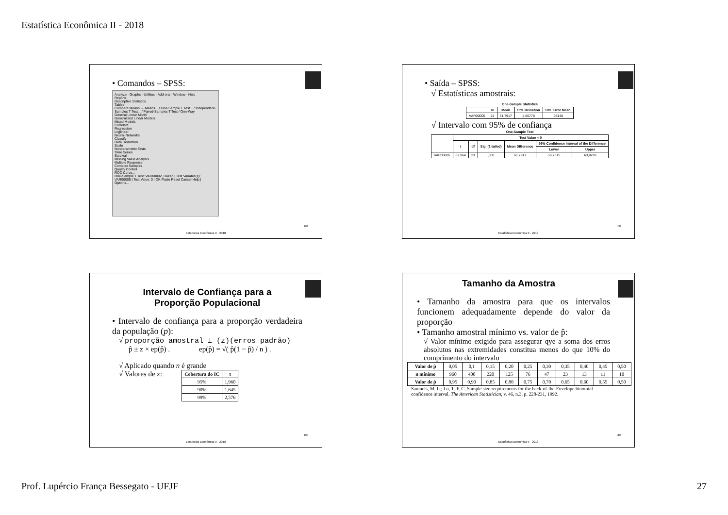Estatística Econômica II - 2018
• Comandos – SPSS:
Analyze · Graphs · Utilities · Add-ons · Window · Help
Reports
Descriptive Statistics
Tables
Compare Means → Means... / One-Sample T Test... / Independent-Samples T Test... / Paired-Samples T Test / One-Way
General Linear Model
Generalized Linear Models
Mixed Models
Correlate
Regression
Loglinear
Neural Networks
Classify
Data Reduction
Scale
Nonparametric Tests
Time Series
Survival
Missing Value Analysis...
Multiple Response
Complex Samples
Quality Control
ROC Curve...
One-Sample T Test: VAR00002, Razão | Test Variable(s): VAR00005 | Test Value: 0 | OK Paste Reset Cancel Help | Options...
107
Estatística Econômica II - 2018
• Saída – SPSS:
√ Estatísticas amostrais:
One-Sample Statistics
| | N | Mean | Std. Deviation | Std. Error Mean |
| --- | --- | --- | --- | --- |
| VAR00005 | 24 | 61,7917 | 4,80778 | ,98138 |
√ Intervalo com 95% de confiança
One-Sample Test
| | Test Value = 0 | | | | | |
| --- | --- | --- | --- | --- | --- | --- |
| | t | df | Sig. (2-tailed) | Mean Difference | 95% Confidence Interval of the Difference | |
| | | | | | Lower | Upper |
| VAR00005 | 62,964 | 23 | ,000 | 61,7917 | 59,7615 | 63,8218 |
108
Estatística Econômica II - 2018
Intervalo de Confiança para a
Proporção Populacional
• Intervalo de confiança para a proporção verdadeira da população (p):
√ proporção amostral ± (z)(erros padrão)
p̂ ± z × ep(p̂) . ep(p̂) = √( p̂(1 − p̂) / n ) .
√ Aplicado quando n é grande
√ Valores de z:
| Cobertura do IC | t |
| --- | --- |
| 95% | 1,960 |
| 90% | 1,645 |
| 99% | 2,576 |
109
Estatística Econômica II - 2018
Tamanho da Amostra
• Tamanho da amostra para que os intervalos funcionem adequadamente depende do valor da proporção
• Tamanho amostral mínimo vs. valor de p̂:
√ Valor mínimo exigido para assegurar qye a soma dos erros absolutos nas extremidades constitua menos do que 10% do comprimento do intervalo
| Valor de p̂ | 0,05 | 0,1 | 0,15 | 0,20 | 0,25 | 0,30 | 0,35 | 0,40 | 0,45 | 0,50 |
| n mínimo | 960 | 400 | 220 | 125 | 76 | 47 | 23 | 13 | 11 | 10 |
| Valor de p̂ | 0,95 | 0,90 | 0,85 | 0,80 | 0,75 | 0,70 | 0,65 | 0,60 | 0,55 | 0,50 |
Samuels, M. L.; Lu, T.-F. C. Sample size requirements for the back-of-the-Envelope binomial confidence interval. The American Statistician, v. 46, n.3, p. 228-231, 1992.
110
Estatística Econômica II - 2018
Prof. Lupércio França Bessegato - UFJF
27